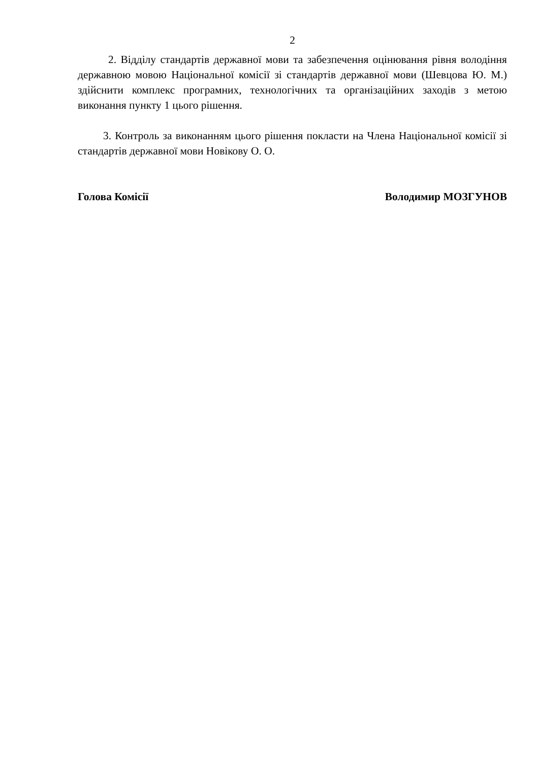2
2. Відділу стандартів державної мови та забезпечення оцінювання рівня володіння державною мовою Національної комісії зі стандартів державної мови (Шевцова Ю. М.) здійснити комплекс програмних, технологічних та організаційних заходів з метою виконання пункту 1 цього рішення.
3. Контроль за виконанням цього рішення покласти на Члена Національної комісії зі стандартів державної мови Новікову О. О.
Голова Комісії Володимир МОЗГУНОВ